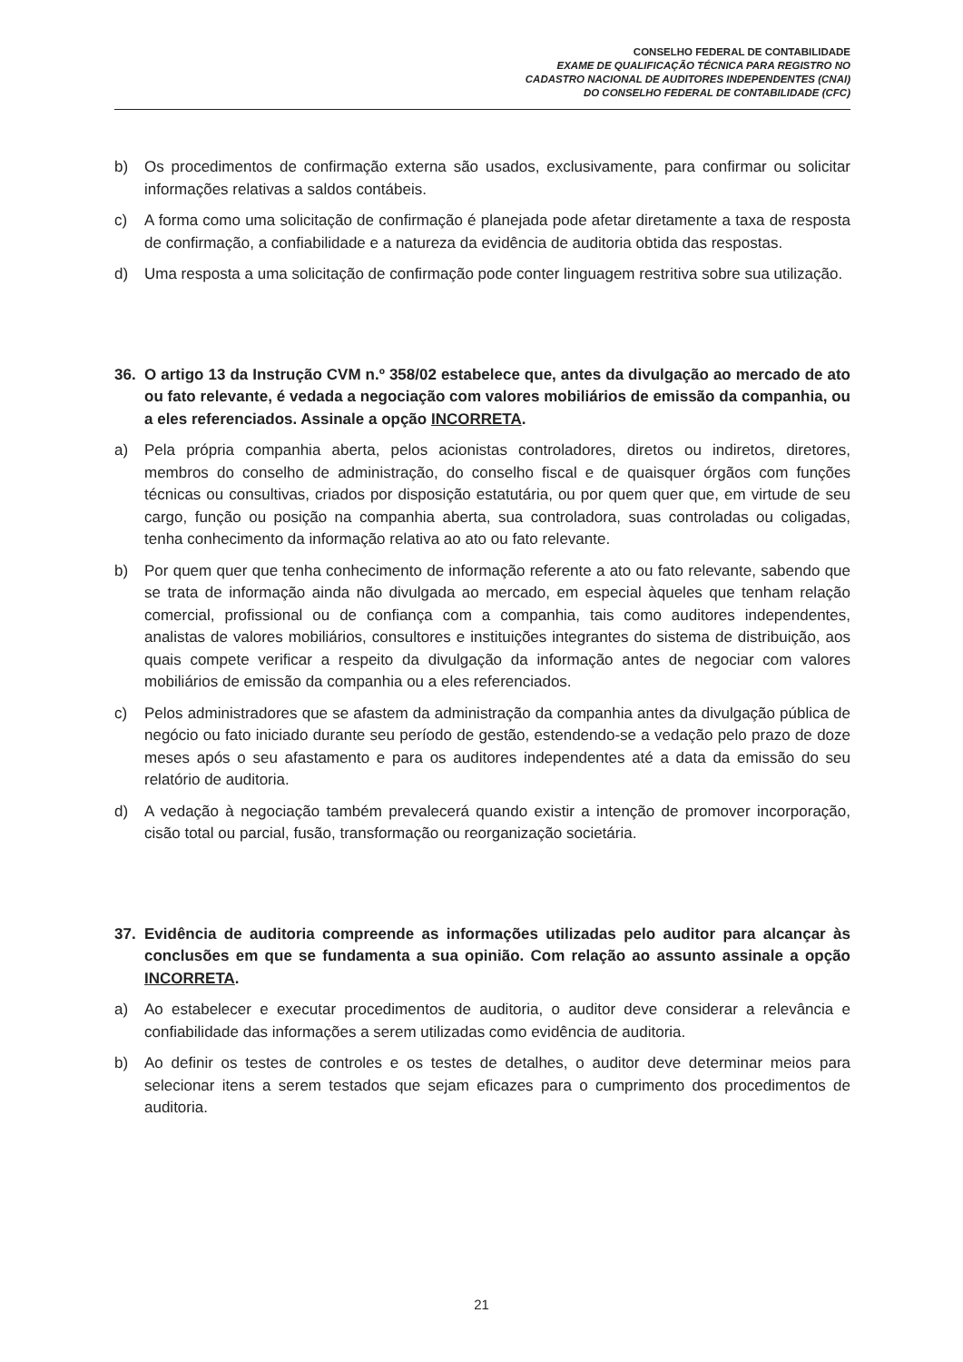CONSELHO FEDERAL DE CONTABILIDADE
EXAME DE QUALIFICAÇÃO TÉCNICA PARA REGISTRO NO
CADASTRO NACIONAL DE AUDITORES INDEPENDENTES (CNAI)
DO CONSELHO FEDERAL DE CONTABILIDADE (CFC)
b) Os procedimentos de confirmação externa são usados, exclusivamente, para confirmar ou solicitar informações relativas a saldos contábeis.
c) A forma como uma solicitação de confirmação é planejada pode afetar diretamente a taxa de resposta de confirmação, a confiabilidade e a natureza da evidência de auditoria obtida das respostas.
d) Uma resposta a uma solicitação de confirmação pode conter linguagem restritiva sobre sua utilização.
36. O artigo 13 da Instrução CVM n.º 358/02 estabelece que, antes da divulgação ao mercado de ato ou fato relevante, é vedada a negociação com valores mobiliários de emissão da companhia, ou a eles referenciados. Assinale a opção INCORRETA.
a) Pela própria companhia aberta, pelos acionistas controladores, diretos ou indiretos, diretores, membros do conselho de administração, do conselho fiscal e de quaisquer órgãos com funções técnicas ou consultivas, criados por disposição estatutária, ou por quem quer que, em virtude de seu cargo, função ou posição na companhia aberta, sua controladora, suas controladas ou coligadas, tenha conhecimento da informação relativa ao ato ou fato relevante.
b) Por quem quer que tenha conhecimento de informação referente a ato ou fato relevante, sabendo que se trata de informação ainda não divulgada ao mercado, em especial àqueles que tenham relação comercial, profissional ou de confiança com a companhia, tais como auditores independentes, analistas de valores mobiliários, consultores e instituições integrantes do sistema de distribuição, aos quais compete verificar a respeito da divulgação da informação antes de negociar com valores mobiliários de emissão da companhia ou a eles referenciados.
c) Pelos administradores que se afastem da administração da companhia antes da divulgação pública de negócio ou fato iniciado durante seu período de gestão, estendendo-se a vedação pelo prazo de doze meses após o seu afastamento e para os auditores independentes até a data da emissão do seu relatório de auditoria.
d) A vedação à negociação também prevalecerá quando existir a intenção de promover incorporação, cisão total ou parcial, fusão, transformação ou reorganização societária.
37. Evidência de auditoria compreende as informações utilizadas pelo auditor para alcançar às conclusões em que se fundamenta a sua opinião. Com relação ao assunto assinale a opção INCORRETA.
a) Ao estabelecer e executar procedimentos de auditoria, o auditor deve considerar a relevância e confiabilidade das informações a serem utilizadas como evidência de auditoria.
b) Ao definir os testes de controles e os testes de detalhes, o auditor deve determinar meios para selecionar itens a serem testados que sejam eficazes para o cumprimento dos procedimentos de auditoria.
21